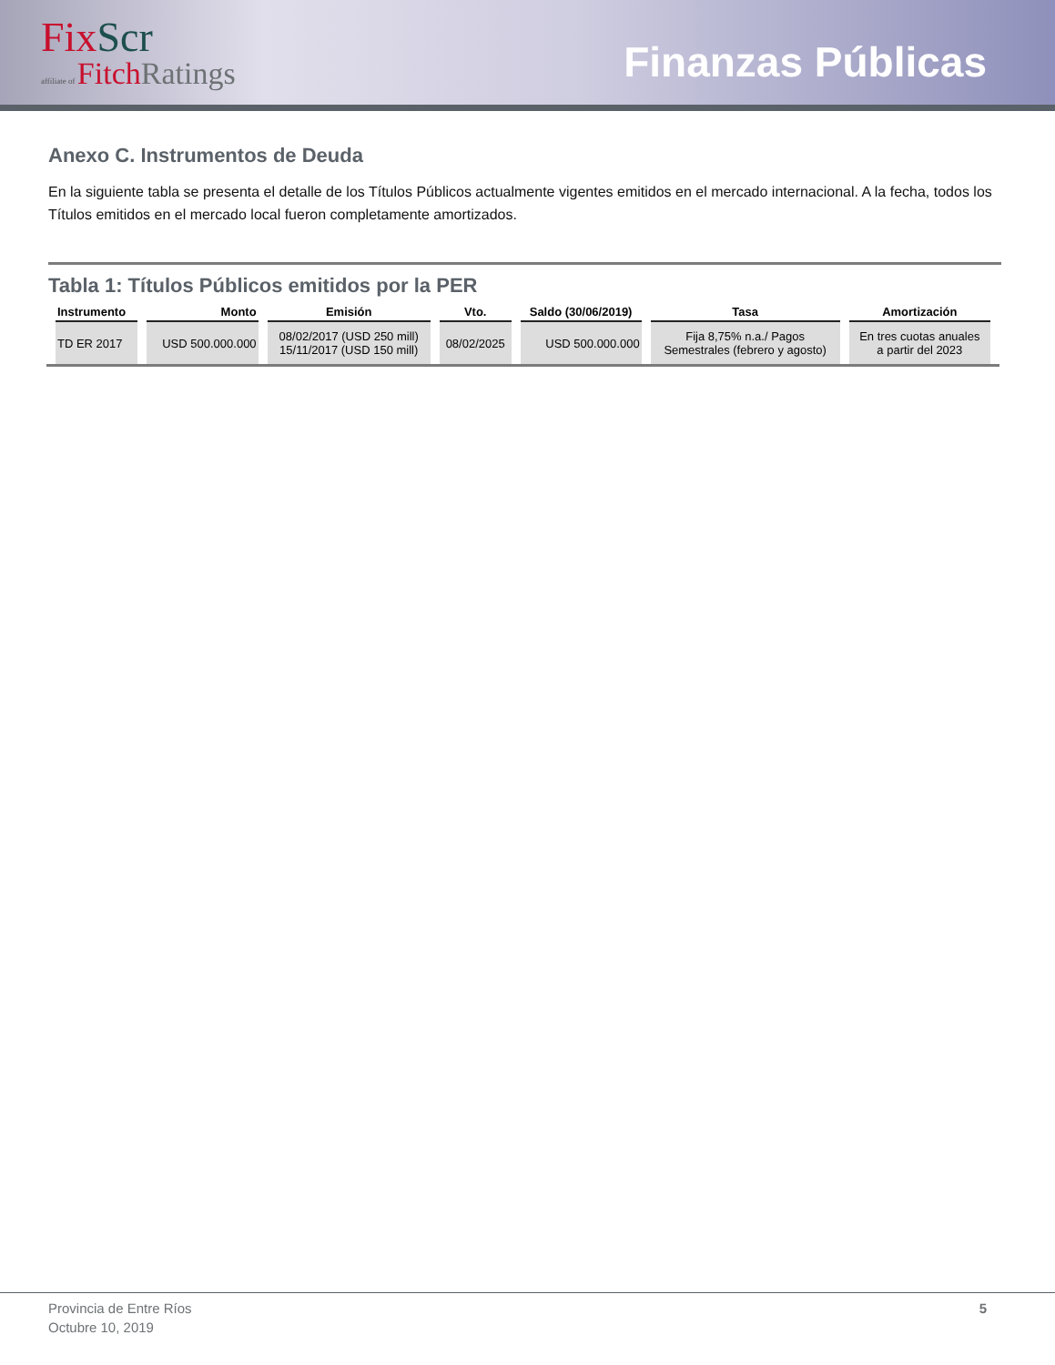FixScr
affiliate of FitchRatings
Finanzas Públicas
Anexo C. Instrumentos de Deuda
En la siguiente tabla se presenta el detalle de los Títulos Públicos actualmente vigentes emitidos en el mercado internacional. A la fecha, todos los Títulos emitidos en el mercado local fueron completamente amortizados.
Tabla 1: Títulos Públicos emitidos por la PER
| Instrumento | Monto | Emisión | Vto. | Saldo (30/06/2019) | Tasa | Amortización |
| --- | --- | --- | --- | --- | --- | --- |
| TD ER 2017 | USD 500.000.000 | 08/02/2017 (USD 250 mill) 15/11/2017 (USD 150 mill) | 08/02/2025 | USD 500.000.000 | Fija 8,75% n.a./ Pagos Semestrales (febrero y agosto) | En tres cuotas anuales a partir del 2023 |
Provincia de Entre Ríos
Octubre 10, 2019
5